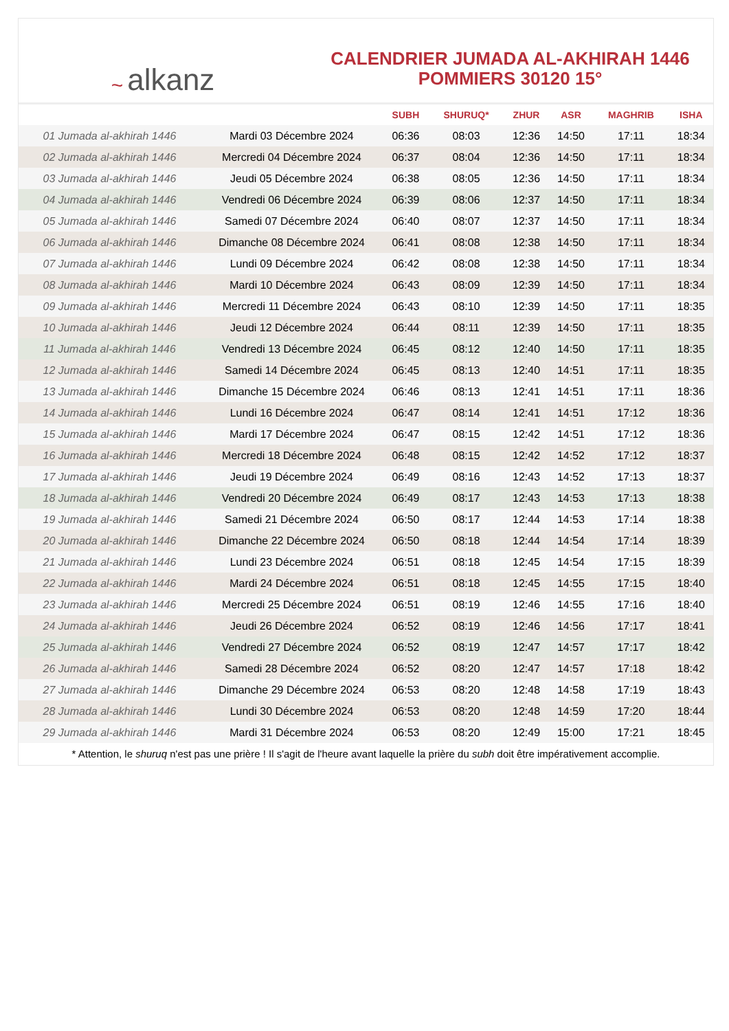~ alkanz
CALENDRIER JUMADA AL-AKHIRAH 1446
POMMIERS 30120 15°
| | | SUBH | SHURUQ* | ZHUR | ASR | MAGHRIB | ISHA |
| --- | --- | --- | --- | --- | --- | --- | --- |
| 01 Jumada al-akhirah 1446 | Mardi 03 Décembre 2024 | 06:36 | 08:03 | 12:36 | 14:50 | 17:11 | 18:34 |
| 02 Jumada al-akhirah 1446 | Mercredi 04 Décembre 2024 | 06:37 | 08:04 | 12:36 | 14:50 | 17:11 | 18:34 |
| 03 Jumada al-akhirah 1446 | Jeudi 05 Décembre 2024 | 06:38 | 08:05 | 12:36 | 14:50 | 17:11 | 18:34 |
| 04 Jumada al-akhirah 1446 | Vendredi 06 Décembre 2024 | 06:39 | 08:06 | 12:37 | 14:50 | 17:11 | 18:34 |
| 05 Jumada al-akhirah 1446 | Samedi 07 Décembre 2024 | 06:40 | 08:07 | 12:37 | 14:50 | 17:11 | 18:34 |
| 06 Jumada al-akhirah 1446 | Dimanche 08 Décembre 2024 | 06:41 | 08:08 | 12:38 | 14:50 | 17:11 | 18:34 |
| 07 Jumada al-akhirah 1446 | Lundi 09 Décembre 2024 | 06:42 | 08:08 | 12:38 | 14:50 | 17:11 | 18:34 |
| 08 Jumada al-akhirah 1446 | Mardi 10 Décembre 2024 | 06:43 | 08:09 | 12:39 | 14:50 | 17:11 | 18:34 |
| 09 Jumada al-akhirah 1446 | Mercredi 11 Décembre 2024 | 06:43 | 08:10 | 12:39 | 14:50 | 17:11 | 18:35 |
| 10 Jumada al-akhirah 1446 | Jeudi 12 Décembre 2024 | 06:44 | 08:11 | 12:39 | 14:50 | 17:11 | 18:35 |
| 11 Jumada al-akhirah 1446 | Vendredi 13 Décembre 2024 | 06:45 | 08:12 | 12:40 | 14:50 | 17:11 | 18:35 |
| 12 Jumada al-akhirah 1446 | Samedi 14 Décembre 2024 | 06:45 | 08:13 | 12:40 | 14:51 | 17:11 | 18:35 |
| 13 Jumada al-akhirah 1446 | Dimanche 15 Décembre 2024 | 06:46 | 08:13 | 12:41 | 14:51 | 17:11 | 18:36 |
| 14 Jumada al-akhirah 1446 | Lundi 16 Décembre 2024 | 06:47 | 08:14 | 12:41 | 14:51 | 17:12 | 18:36 |
| 15 Jumada al-akhirah 1446 | Mardi 17 Décembre 2024 | 06:47 | 08:15 | 12:42 | 14:51 | 17:12 | 18:36 |
| 16 Jumada al-akhirah 1446 | Mercredi 18 Décembre 2024 | 06:48 | 08:15 | 12:42 | 14:52 | 17:12 | 18:37 |
| 17 Jumada al-akhirah 1446 | Jeudi 19 Décembre 2024 | 06:49 | 08:16 | 12:43 | 14:52 | 17:13 | 18:37 |
| 18 Jumada al-akhirah 1446 | Vendredi 20 Décembre 2024 | 06:49 | 08:17 | 12:43 | 14:53 | 17:13 | 18:38 |
| 19 Jumada al-akhirah 1446 | Samedi 21 Décembre 2024 | 06:50 | 08:17 | 12:44 | 14:53 | 17:14 | 18:38 |
| 20 Jumada al-akhirah 1446 | Dimanche 22 Décembre 2024 | 06:50 | 08:18 | 12:44 | 14:54 | 17:14 | 18:39 |
| 21 Jumada al-akhirah 1446 | Lundi 23 Décembre 2024 | 06:51 | 08:18 | 12:45 | 14:54 | 17:15 | 18:39 |
| 22 Jumada al-akhirah 1446 | Mardi 24 Décembre 2024 | 06:51 | 08:18 | 12:45 | 14:55 | 17:15 | 18:40 |
| 23 Jumada al-akhirah 1446 | Mercredi 25 Décembre 2024 | 06:51 | 08:19 | 12:46 | 14:55 | 17:16 | 18:40 |
| 24 Jumada al-akhirah 1446 | Jeudi 26 Décembre 2024 | 06:52 | 08:19 | 12:46 | 14:56 | 17:17 | 18:41 |
| 25 Jumada al-akhirah 1446 | Vendredi 27 Décembre 2024 | 06:52 | 08:19 | 12:47 | 14:57 | 17:17 | 18:42 |
| 26 Jumada al-akhirah 1446 | Samedi 28 Décembre 2024 | 06:52 | 08:20 | 12:47 | 14:57 | 17:18 | 18:42 |
| 27 Jumada al-akhirah 1446 | Dimanche 29 Décembre 2024 | 06:53 | 08:20 | 12:48 | 14:58 | 17:19 | 18:43 |
| 28 Jumada al-akhirah 1446 | Lundi 30 Décembre 2024 | 06:53 | 08:20 | 12:48 | 14:59 | 17:20 | 18:44 |
| 29 Jumada al-akhirah 1446 | Mardi 31 Décembre 2024 | 06:53 | 08:20 | 12:49 | 15:00 | 17:21 | 18:45 |
* Attention, le shuruq n'est pas une prière ! Il s'agit de l'heure avant laquelle la prière du subh doit être impérativement accomplie.